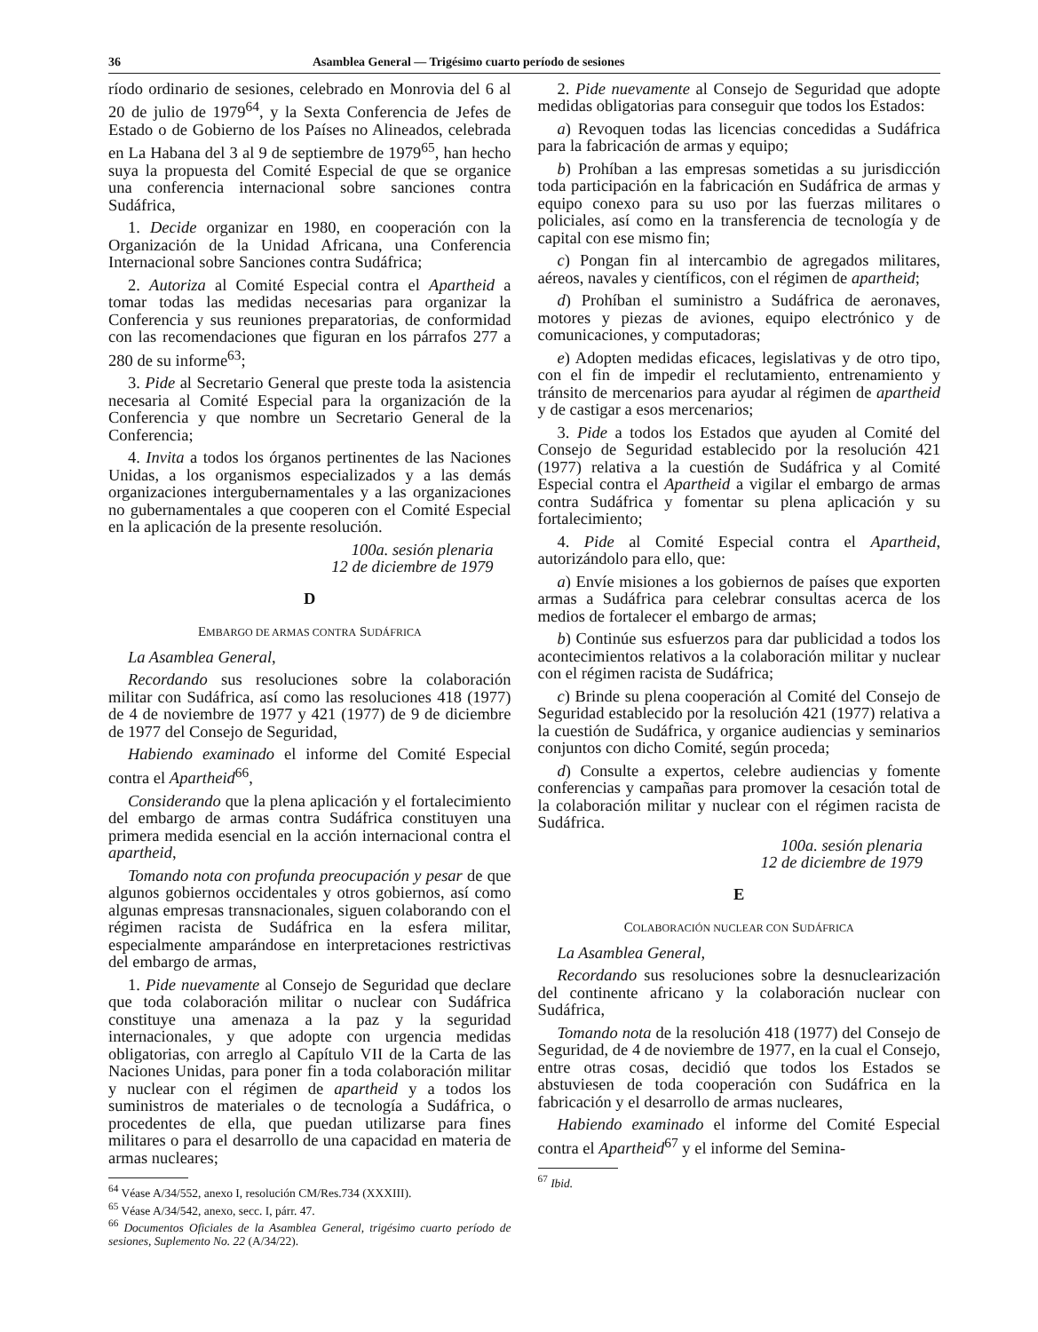36 Asamblea General — Trigésimo cuarto período de sesiones
ríodo ordinario de sesiones, celebrado en Monrovia del 6 al 20 de julio de 1979<sup>64</sup>, y la Sexta Conferencia de Jefes de Estado o de Gobierno de los Países no Alineados, celebrada en La Habana del 3 al 9 de septiembre de 1979<sup>65</sup>, han hecho suya la propuesta del Comité Especial de que se organice una conferencia internacional sobre sanciones contra Sudáfrica,
1. Decide organizar en 1980, en cooperación con la Organización de la Unidad Africana, una Conferencia Internacional sobre Sanciones contra Sudáfrica;
2. Autoriza al Comité Especial contra el Apartheid a tomar todas las medidas necesarias para organizar la Conferencia y sus reuniones preparatorias, de conformidad con las recomendaciones que figuran en los párrafos 277 a 280 de su informe<sup>63</sup>;
3. Pide al Secretario General que preste toda la asistencia necesaria al Comité Especial para la organización de la Conferencia y que nombre un Secretario General de la Conferencia;
4. Invita a todos los órganos pertinentes de las Naciones Unidas, a los organismos especializados y a las demás organizaciones intergubernamentales y a las organizaciones no gubernamentales a que cooperen con el Comité Especial en la aplicación de la presente resolución.
100a. sesión plenaria
12 de diciembre de 1979
D
EMBARGO DE ARMAS CONTRA SUDÁFRICA
La Asamblea General,
Recordando sus resoluciones sobre la colaboración militar con Sudáfrica, así como las resoluciones 418 (1977) de 4 de noviembre de 1977 y 421 (1977) de 9 de diciembre de 1977 del Consejo de Seguridad,
Habiendo examinado el informe del Comité Especial contra el Apartheid<sup>66</sup>,
Considerando que la plena aplicación y el fortalecimiento del embargo de armas contra Sudáfrica constituyen una primera medida esencial en la acción internacional contra el apartheid,
Tomando nota con profunda preocupación y pesar de que algunos gobiernos occidentales y otros gobiernos, así como algunas empresas transnacionales, siguen colaborando con el régimen racista de Sudáfrica en la esfera militar, especialmente amparándose en interpretaciones restrictivas del embargo de armas,
1. Pide nuevamente al Consejo de Seguridad que declare que toda colaboración militar o nuclear con Sudáfrica constituye una amenaza a la paz y la seguridad internacionales, y que adopte con urgencia medidas obligatorias, con arreglo al Capítulo VII de la Carta de las Naciones Unidas, para poner fin a toda colaboración militar y nuclear con el régimen de apartheid y a todos los suministros de materiales o de tecnología a Sudáfrica, o procedentes de ella, que puedan utilizarse para fines militares o para el desarrollo de una capacidad en materia de armas nucleares;
<sup>64</sup> Véase A/34/552, anexo I, resolución CM/Res.734 (XXXIII).
<sup>65</sup> Véase A/34/542, anexo, secc. I, párr. 47.
<sup>66</sup> Documentos Oficiales de la Asamblea General, trigésimo cuarto período de sesiones, Suplemento No. 22 (A/34/22).
2. Pide nuevamente al Consejo de Seguridad que adopte medidas obligatorias para conseguir que todos los Estados:
a) Revoquen todas las licencias concedidas a Sudáfrica para la fabricación de armas y equipo;
b) Prohíban a las empresas sometidas a su jurisdicción toda participación en la fabricación en Sudáfrica de armas y equipo conexo para su uso por las fuerzas militares o policiales, así como en la transferencia de tecnología y de capital con ese mismo fin;
c) Pongan fin al intercambio de agregados militares, aéreos, navales y científicos, con el régimen de apartheid;
d) Prohíban el suministro a Sudáfrica de aeronaves, motores y piezas de aviones, equipo electrónico y de comunicaciones, y computadoras;
e) Adopten medidas eficaces, legislativas y de otro tipo, con el fin de impedir el reclutamiento, entrenamiento y tránsito de mercenarios para ayudar al régimen de apartheid y de castigar a esos mercenarios;
3. Pide a todos los Estados que ayuden al Comité del Consejo de Seguridad establecido por la resolución 421 (1977) relativa a la cuestión de Sudáfrica y al Comité Especial contra el Apartheid a vigilar el embargo de armas contra Sudáfrica y fomentar su plena aplicación y su fortalecimiento;
4. Pide al Comité Especial contra el Apartheid, autorizándolo para ello, que:
a) Envíe misiones a los gobiernos de países que exporten armas a Sudáfrica para celebrar consultas acerca de los medios de fortalecer el embargo de armas;
b) Continúe sus esfuerzos para dar publicidad a todos los acontecimientos relativos a la colaboración militar y nuclear con el régimen racista de Sudáfrica;
c) Brinde su plena cooperación al Comité del Consejo de Seguridad establecido por la resolución 421 (1977) relativa a la cuestión de Sudáfrica, y organice audiencias y seminarios conjuntos con dicho Comité, según proceda;
d) Consulte a expertos, celebre audiencias y fomente conferencias y campañas para promover la cesación total de la colaboración militar y nuclear con el régimen racista de Sudáfrica.
100a. sesión plenaria
12 de diciembre de 1979
E
COLABORACIÓN NUCLEAR CON SUDÁFRICA
La Asamblea General,
Recordando sus resoluciones sobre la desnuclearización del continente africano y la colaboración nuclear con Sudáfrica,
Tomando nota de la resolución 418 (1977) del Consejo de Seguridad, de 4 de noviembre de 1977, en la cual el Consejo, entre otras cosas, decidió que todos los Estados se abstuviesen de toda cooperación con Sudáfrica en la fabricación y el desarrollo de armas nucleares,
Habiendo examinado el informe del Comité Especial contra el Apartheid<sup>67</sup> y el informe del Semina-
<sup>67</sup> Ibid.